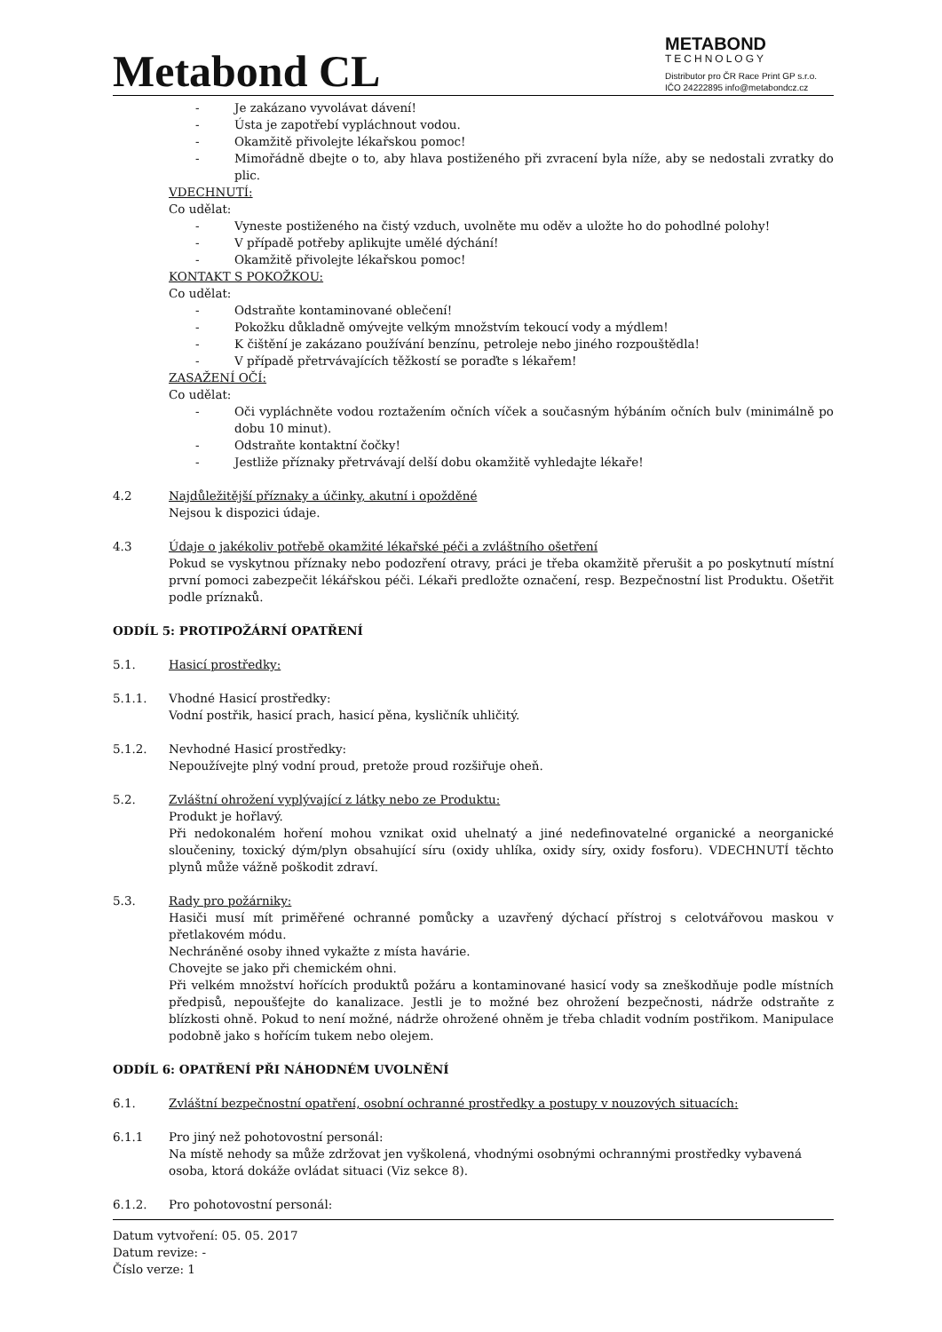Metabond CL
METABOND
TECHNOLOGY
Distributor pro ČR Race Print GP s.r.o.
IČO 24222895 info@metabondcz.cz
- Je zakázano vyvolávat dávení!
- Ústa je zapotřebí vypláchnout vodou.
- Okamžitě přivolejte lékařskou pomoc!
- Mimořádně dbejte o to, aby hlava postiženého při zvracení byla níže, aby se nedostali zvratky do plic.
VDECHNUTÍ:
Co udělat:
- Vyneste postiženého na čistý vzduch, uvolněte mu oděv a uložte ho do pohodlné polohy!
- V případě potřeby aplikujte umělé dýchání!
- Okamžitě přivolejte lékařskou pomoc!
KONTAKT S POKOŽKOU:
Co udělat:
- Odstraňte kontaminované oblečení!
- Pokožku důkladně omývejte velkým množstvím tekoucí vody a mýdlem!
- K čištění je zakázano používání benzínu, petroleje nebo jiného rozpouštědla!
- V případě přetrvávajících těžkostí se poraďte s lékařem!
ZASAŽENÍ OČÍ:
Co udělat:
- Oči vypláchněte vodou roztažením očních víček a současným hýbáním očních bulv (minimálně po dobu 10 minut).
- Odstraňte kontaktní čočky!
- Jestliže příznaky přetrvávají delší dobu okamžitě vyhledajte lékaře!
4.2 Najdůležitější příznaky a účinky, akutní i opožděné
Nejsou k dispozici údaje.
4.3 Údaje o jakékoliv potřebě okamžité lékařské péči a zvláštního ošetření
Pokud se vyskytnou příznaky nebo podozření otravy, práci je třeba okamžitě přerušit a po poskytnutí místní první pomoci zabezpečit lékářskou péči. Lékaři predložte označení, resp. Bezpečnostní list Produktu. Ošetřit podle príznaků.
ODDÍL 5: PROTIPOŽÁRNÍ OPATŘENÍ
5.1. Hasicí prostředky:
5.1.1. Vhodné Hasicí prostředky:
Vodní postřik, hasicí prach, hasicí pěna, kysličník uhličitý.
5.1.2. Nevhodné Hasicí prostředky:
Nepoužívejte plný vodní proud, pretože proud rozšiřuje oheň.
5.2. Zvláštní ohrožení vyplývající z látky nebo ze Produktu:
Produkt je hořlavý.
Při nedokonalém hoření mohou vznikat oxid uhelnatý a jiné nedefinovatelné organické a neorganické sloučeniny, toxický dým/plyn obsahující síru (oxidy uhlíka, oxidy síry, oxidy fosforu). VDECHNUTÍ těchto plynů může vážně poškodit zdraví.
5.3. Rady pro požárniky:
Hasiči musí mít priměřené ochranné pomůcky a uzavřený dýchací přístroj s celotvářovou maskou v přetlakovém módu.
Nechráněné osoby ihned vykažte z místa havárie.
Chovejte se jako při chemickém ohni.
Při velkém množství hořících produktů požáru a kontaminované hasicí vody sa zneškodňuje podle místních předpisů, nepoušťejte do kanalizace. Jestli je to možné bez ohrožení bezpečnosti, nádrže odstraňte z blízkosti ohně. Pokud to není možné, nádrže ohrožené ohněm je třeba chladit vodním postřikom. Manipulace podobně jako s hořícím tukem nebo olejem.
ODDÍL 6: OPATŘENÍ PŘI NÁHODNÉM UVOLNĚNÍ
6.1. Zvláštní bezpečnostní opatření, osobní ochranné prostředky a postupy v nouzových situacích:
6.1.1 Pro jiný než pohotovostní personál:
Na místě nehody sa může zdržovat jen vyškolená, vhodnými osobnými ochrannými prostředky vybavená osoba, ktorá dokáže ovládat situaci (Viz sekce 8).
6.1.2. Pro pohotovostní personál:
Datum vytvoření: 05. 05. 2017
Datum revize: -
Číslo verze: 1